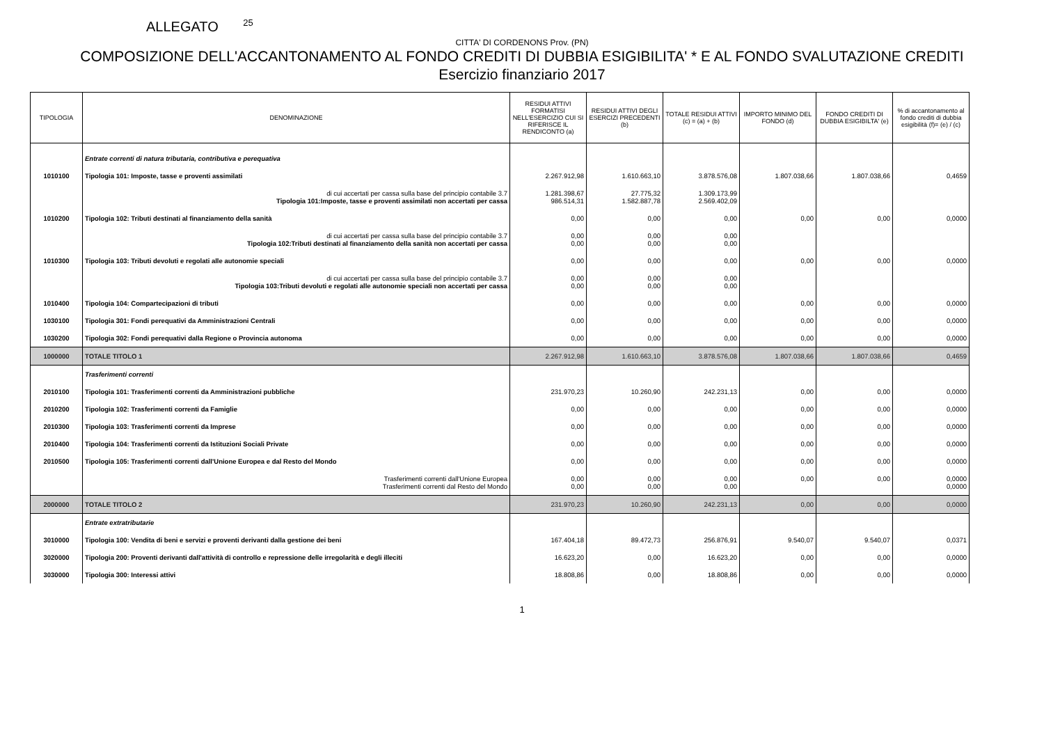ALLEGATO <sup>25</sup>
CITTA' DI CORDENONS Prov. (PN)
COMPOSIZIONE DELL'ACCANTONAMENTO AL FONDO CREDITI DI DUBBIA ESIGIBILITA' * E AL FONDO SVALUTAZIONE CREDITI
Esercizio finanziario 2017
| TIPOLOGIA | DENOMINAZIONE | RESIDUI ATTIVI FORMATISI NELL'ESERCIZIO CUI SI RIFERISCE IL RENDICONTO (a) | RESIDUI ATTIVI DEGLI ESERCIZI PRECEDENTI (b) | TOTALE RESIDUI ATTIVI (c) = (a) + (b) | IMPORTO MINIMO DEL FONDO (d) | FONDO CREDITI DI DUBBIA ESIGIBILTA' (e) | % di accantonamento al fondo crediti di dubbia esigibilità (f)= (e) / (c) |
| --- | --- | --- | --- | --- | --- | --- | --- |
| | Entrate correnti di natura tributaria, contributiva e perequativa | | | | | | |
| 1010100 | Tipologia 101: Imposte, tasse e proventi assimilati | 2.267.912,98 | 1.610.663,10 | 3.878.576,08 | 1.807.038,66 | 1.807.038,66 | 0,4659 |
| | di cui accertati per cassa sulla base del principio contabile 3.7 Tipologia 101:Imposte, tasse e proventi assimilati non accertati per cassa | 1.281.398,67 986.514,31 | 27.775,32 1.582.887,78 | 1.309.173,99 2.569.402,09 | | | |
| 1010200 | Tipologia 102: Tributi destinati al finanziamento della sanità | 0,00 | 0,00 | 0,00 | 0,00 | 0,00 | 0,0000 |
| | di cui accertati per cassa sulla base del principio contabile 3.7 Tipologia 102:Tributi destinati al finanziamento della sanità non accertati per cassa | 0,00 0,00 | 0,00 0,00 | 0,00 0,00 | | | |
| 1010300 | Tipologia 103: Tributi devoluti e regolati alle autonomie speciali | 0,00 | 0,00 | 0,00 | 0,00 | 0,00 | 0,0000 |
| | di cui accertati per cassa sulla base del principio contabile 3.7 Tipologia 103:Tributi devoluti e regolati alle autonomie speciali non accertati per cassa | 0,00 0,00 | 0,00 0,00 | 0,00 0,00 | | | |
| 1010400 | Tipologia 104: Compartecipazioni di tributi | 0,00 | 0,00 | 0,00 | 0,00 | 0,00 | 0,0000 |
| 1030100 | Tipologia 301: Fondi perequativi da Amministrazioni Centrali | 0,00 | 0,00 | 0,00 | 0,00 | 0,00 | 0,0000 |
| 1030200 | Tipologia 302: Fondi perequativi dalla Regione o Provincia autonoma | 0,00 | 0,00 | 0,00 | 0,00 | 0,00 | 0,0000 |
| 1000000 | TOTALE TITOLO 1 | 2.267.912,98 | 1.610.663,10 | 3.878.576,08 | 1.807.038,66 | 1.807.038,66 | 0,4659 |
| | Trasferimenti correnti | | | | | | |
| 2010100 | Tipologia 101: Trasferimenti correnti da Amministrazioni pubbliche | 231.970,23 | 10.260,90 | 242.231,13 | 0,00 | 0,00 | 0,0000 |
| 2010200 | Tipologia 102: Trasferimenti correnti da Famiglie | 0,00 | 0,00 | 0,00 | 0,00 | 0,00 | 0,0000 |
| 2010300 | Tipologia 103: Trasferimenti correnti da Imprese | 0,00 | 0,00 | 0,00 | 0,00 | 0,00 | 0,0000 |
| 2010400 | Tipologia 104: Trasferimenti correnti da Istituzioni Sociali Private | 0,00 | 0,00 | 0,00 | 0,00 | 0,00 | 0,0000 |
| 2010500 | Tipologia 105: Trasferimenti correnti dall'Unione Europea e dal Resto del Mondo | 0,00 | 0,00 | 0,00 | 0,00 | 0,00 | 0,0000 |
| | Trasferimenti correnti dall'Unione Europea Trasferimenti correnti dal Resto del Mondo | 0,00 0,00 | 0,00 0,00 | 0,00 0,00 | 0,00 | 0,00 | 0,0000 0,0000 |
| 2000000 | TOTALE TITOLO 2 | 231.970,23 | 10.260,90 | 242.231,13 | 0,00 | 0,00 | 0,0000 |
| | Entrate extratributarie | | | | | | |
| 3010000 | Tipologia 100: Vendita di beni e servizi e proventi derivanti dalla gestione dei beni | 167.404,18 | 89.472,73 | 256.876,91 | 9.540,07 | 9.540,07 | 0,0371 |
| 3020000 | Tipologia 200: Proventi derivanti dall'attività di controllo e repressione delle irregolarità e degli illeciti | 16.623,20 | 0,00 | 16.623,20 | 0,00 | 0,00 | 0,0000 |
| 3030000 | Tipologia 300: Interessi attivi | 18.808,86 | 0,00 | 18.808,86 | 0,00 | 0,00 | 0,0000 |
1